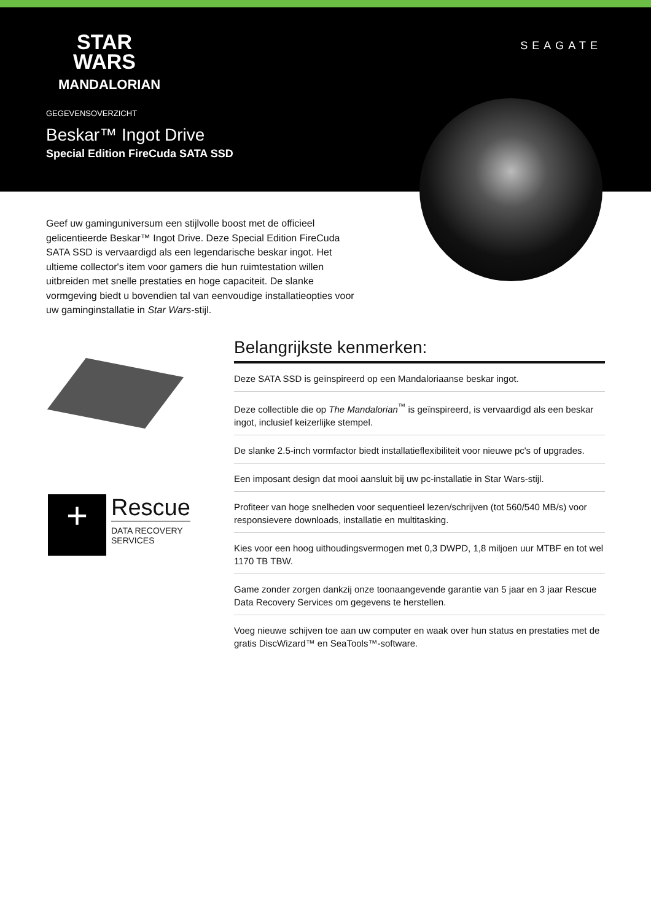STAR
WARS
MANDALORIAN
SEAGATE
GEGEVENSOVERZICHT
Beskar™ Ingot Drive
Special Edition FireCuda SATA SSD
Geef uw gaminguniversum een stijlvolle boost met de officieel gelicentieerde Beskar™ Ingot Drive. Deze Special Edition FireCuda SATA SSD is vervaardigd als een legendarische beskar ingot. Het ultieme collector's item voor gamers die hun ruimtestation willen uitbreiden met snelle prestaties en hoge capaciteit. De slanke vormgeving biedt u bovendien tal van eenvoudige installatieopties voor uw gaminginstallatie in Star Wars-stijl.
+ Rescue DATA RECOVERY
SERVICES
Belangrijkste kenmerken:
Deze SATA SSD is geïnspireerd op een Mandaloriaanse beskar ingot.
Deze collectible die op The Mandalorian<sup>™</sup> is geïnspireerd, is vervaardigd als een beskar ingot, inclusief keizerlijke stempel.
De slanke 2.5-inch vormfactor biedt installatieflexibiliteit voor nieuwe pc's of upgrades.
Een imposant design dat mooi aansluit bij uw pc-installatie in Star Wars-stijl.
Profiteer van hoge snelheden voor sequentieel lezen/schrijven (tot 560/540 MB/s) voor responsievere downloads, installatie en multitasking.
Kies voor een hoog uithoudingsvermogen met 0,3 DWPD, 1,8 miljoen uur MTBF en tot wel 1170 TB TBW.
Game zonder zorgen dankzij onze toonaangevende garantie van 5 jaar en 3 jaar Rescue Data Recovery Services om gegevens te herstellen.
Voeg nieuwe schijven toe aan uw computer en waak over hun status en prestaties met de gratis DiscWizard™ en SeaTools™-software.